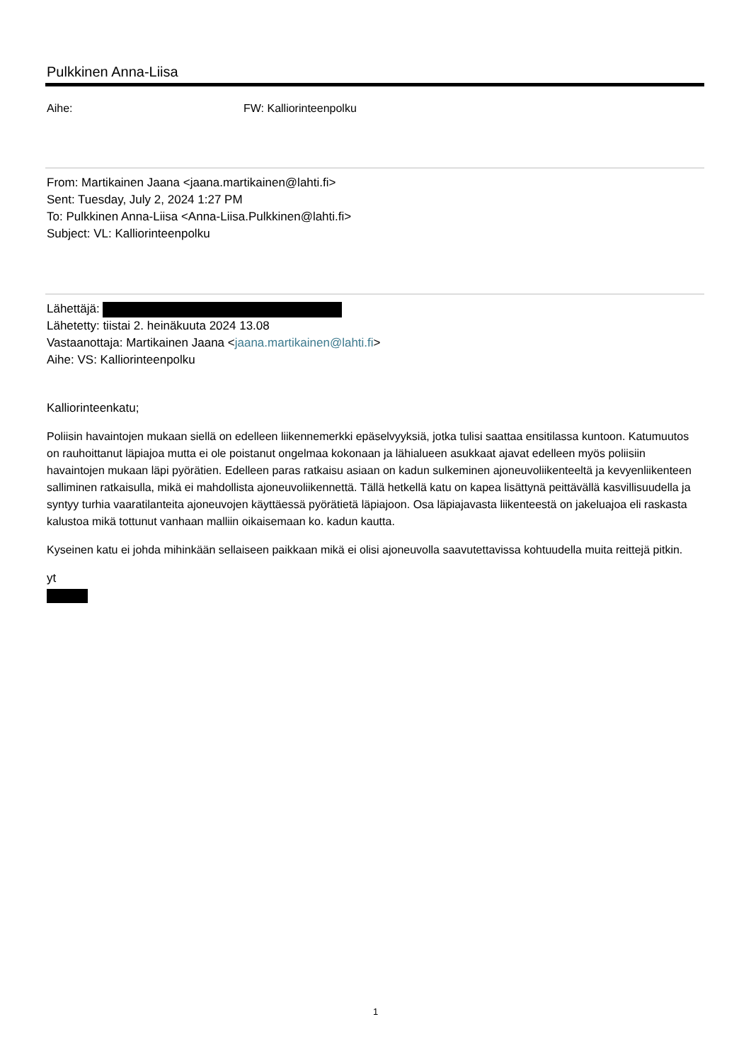Pulkkinen Anna-Liisa
Aihe: FW: Kalliorinteenpolku
From: Martikainen Jaana <jaana.martikainen@lahti.fi>
Sent: Tuesday, July 2, 2024 1:27 PM
To: Pulkkinen Anna-Liisa <Anna-Liisa.Pulkkinen@lahti.fi>
Subject: VL: Kalliorinteenpolku
Lähettäjä:
Lähetetty: tiistai 2. heinäkuuta 2024 13.08
Vastaanottaja: Martikainen Jaana <jaana.martikainen@lahti.fi>
Aihe: VS: Kalliorinteenpolku
Kalliorinteenkatu;
Poliisin havaintojen mukaan siellä on edelleen liikennemerkki epäselvyyksiä, jotka tulisi saattaa ensitilassa kuntoon. Katumuutos on rauhoittanut läpiajoa mutta ei ole poistanut ongelmaa kokonaan ja lähialueen asukkaat ajavat edelleen myös poliisiin havaintojen mukaan läpi pyörätien. Edelleen paras ratkaisu asiaan on kadun sulkeminen ajoneuvoliikenteeltä ja kevyenliikenteen salliminen ratkaisulla, mikä ei mahdollista ajoneuvoliikennettä. Tällä hetkellä katu on kapea lisättynä peittävällä kasvillisuudella ja syntyy turhia vaaratilanteita ajoneuvojen käyttäessä pyörätietä läpiajoon. Osa läpiajavasta liikenteestä on jakeluajoa eli raskasta kalustoa mikä tottunut vanhaan malliin oikaisemaan ko. kadun kautta.
Kyseinen katu ei johda mihinkään sellaiseen paikkaan mikä ei olisi ajoneuvolla saavutettavissa kohtuudella muita reittejä pitkin.
yt
1